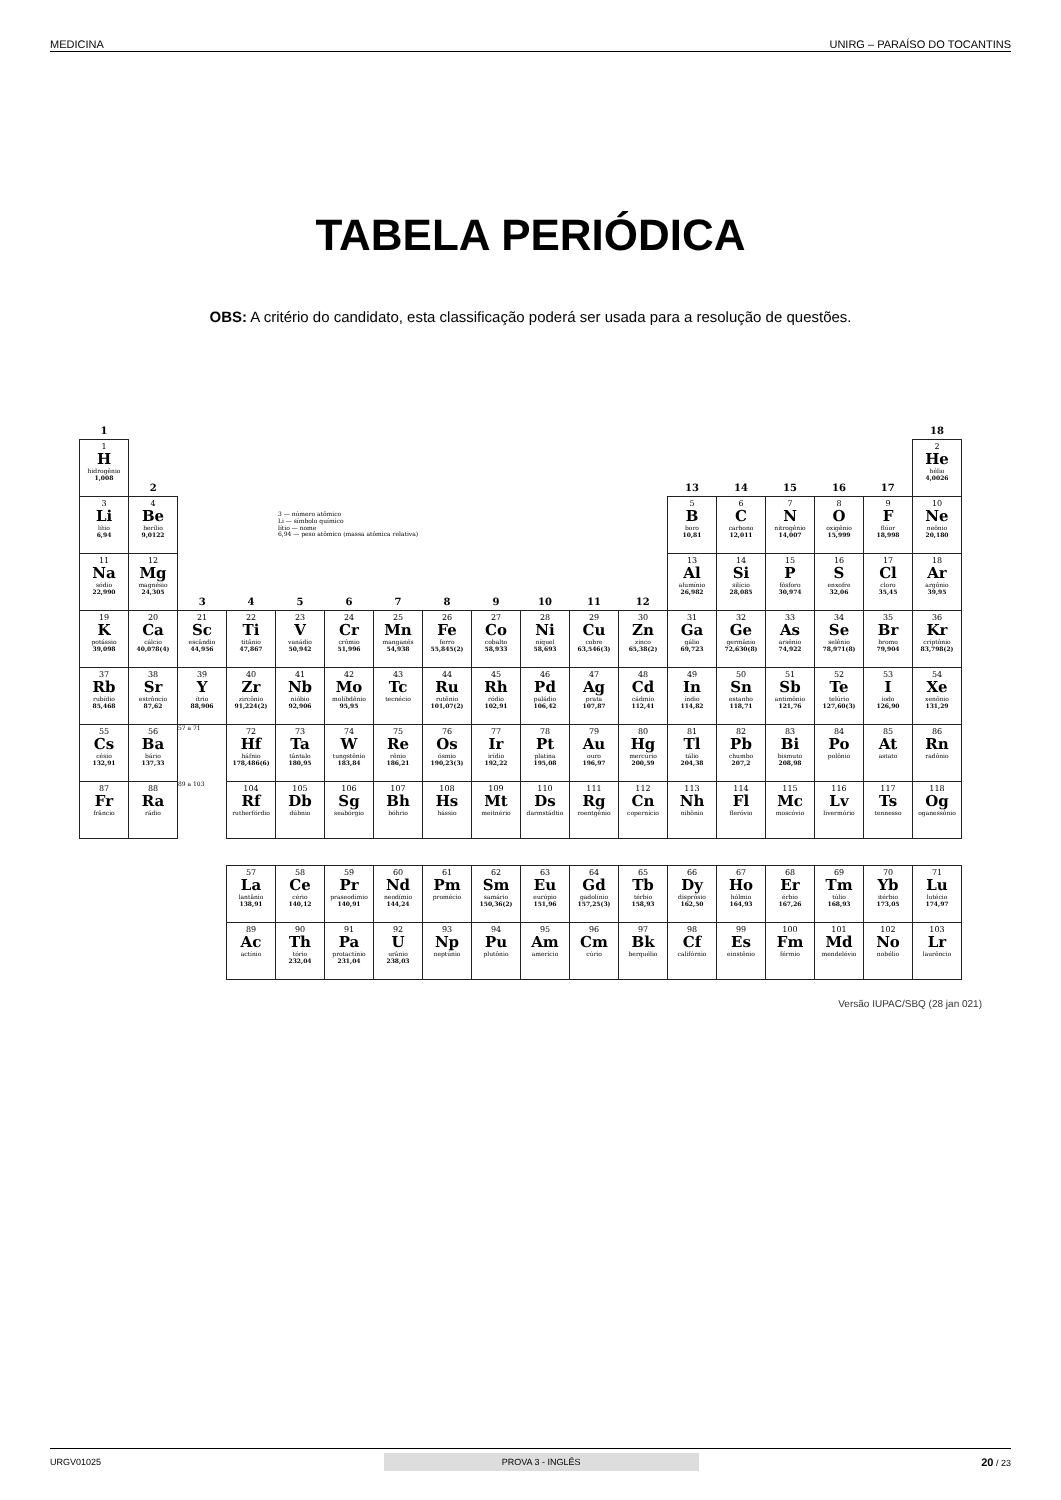MEDICINA UNIRG – PARAÍSO DO TOCANTINS
TABELA PERIÓDICA
OBS: A critério do candidato, esta classificação poderá ser usada para a resolução de questões.
| 1 | | | | | | | | | | | | | | | | | 18 |
| --- | --- | --- | --- | --- | --- | --- | --- | --- | --- | --- | --- | --- | --- | --- | --- | --- | --- |
| 1 H hidrogênio 1,008 | 2 | | | | | | | | | | | 13 | 14 | 15 | 16 | 17 | 2 He hélio 4,0026 |
| 3 Li lítio 6,94 | 4 Be berílio 9,0122 | 3 — número atômico Li — símbolo químico lítio — nome 6,94 — peso atômico (massa atômica relativa) | | | | | | | | | | 5 B boro 10,81 | 6 C carbono 12,011 | 7 N nitrogênio 14,007 | 8 O oxigênio 15,999 | 9 F flúor 18,998 | 10 Ne neônio 20,180 |
| 11 Na sódio 22,990 | 12 Mg magnésio 24,305 | 3 | 4 | 5 | 6 | 7 | 8 | 9 | 10 | 11 | 12 | 13 Al alumínio 26,982 | 14 Si silício 28,085 | 15 P fósforo 30,974 | 16 S enxofre 32,06 | 17 Cl cloro 35,45 | 18 Ar argônio 39,95 |
| 19 K potássio 39,098 | 20 Ca cálcio 40,078(4) | 21 Sc escândio 44,956 | 22 Ti titânio 47,867 | 23 V vanádio 50,942 | 24 Cr crômio 51,996 | 25 Mn manganês 54,938 | 26 Fe ferro 55,845(2) | 27 Co cobalto 58,933 | 28 Ni níquel 58,693 | 29 Cu cobre 63,546(3) | 30 Zn zinco 65,38(2) | 31 Ga gálio 69,723 | 32 Ge germânio 72,630(8) | 33 As arsênio 74,922 | 34 Se selênio 78,971(8) | 35 Br bromo 79,904 | 36 Kr criptônio 83,798(2) |
| 37 Rb rubídio 85,468 | 38 Sr estrôncio 87,62 | 39 Y ítrio 88,906 | 40 Zr zircônio 91,224(2) | 41 Nb nióbio 92,906 | 42 Mo molibdênio 95,95 | 43 Tc tecnécio | 44 Ru rutênio 101,07(2) | 45 Rh ródio 102,91 | 46 Pd paládio 106,42 | 47 Ag prata 107,87 | 48 Cd cádmio 112,41 | 49 In índio 114,82 | 50 Sn estanho 118,71 | 51 Sb antimônio 121,76 | 52 Te telúrio 127,60(3) | 53 I iodo 126,90 | 54 Xe xenônio 131,29 |
| 55 Cs césio 132,91 | 56 Ba bário 137,33 | 57 a 71 | 72 Hf háfnio 178,486(6) | 73 Ta tântalo 180,95 | 74 W tungstênio 183,84 | 75 Re rênio 186,21 | 76 Os ósmio 190,23(3) | 77 Ir irídio 192,22 | 78 Pt platina 195,08 | 79 Au ouro 196,97 | 80 Hg mercúrio 200,59 | 81 Tl tálio 204,38 | 82 Pb chumbo 207,2 | 83 Bi bismuto 208,98 | 84 Po polônio | 85 At astato | 86 Rn radônio |
| 87 Fr frâncio | 88 Ra rádio | 89 a 103 | 104 Rf rutherfórdio | 105 Db dúbnio | 106 Sg seabórgio | 107 Bh bóhrio | 108 Hs hássio | 109 Mt meitnério | 110 Ds darmstádtio | 111 Rg roentgênio | 112 Cn copernício | 113 Nh nihônio | 114 Fl fleróvio | 115 Mc moscóvio | 116 Lv livermório | 117 Ts tennesso | 118 Og oganessônio |
| | | | 57 La lantânio 138,91 | 58 Ce cério 140,12 | 59 Pr praseodímio 140,91 | 60 Nd neodímio 144,24 | 61 Pm promécio | 62 Sm samário 150,36(2) | 63 Eu európio 151,96 | 64 Gd gadolínio 157,25(3) | 65 Tb térbio 158,93 | 66 Dy disprósio 162,50 | 67 Ho hólmio 164,93 | 68 Er érbio 167,26 | 69 Tm túlio 168,93 | 70 Yb itérbio 173,05 | 71 Lu lutécio 174,97 |
| | | | 89 Ac actínio | 90 Th tório 232,04 | 91 Pa protactínio 231,04 | 92 U urânio 238,03 | 93 Np neptúnio | 94 Pu plutônio | 95 Am amerício | 96 Cm cúrio | 97 Bk berquélio | 98 Cf califórnio | 99 Es einstênio | 100 Fm férmio | 101 Md mendelévio | 102 No nobélio | 103 Lr laurêncio |
Versão IUPAC/SBQ (28 jan 021)
URGV01025 PROVA 3 - INGLÊS 20 / 23